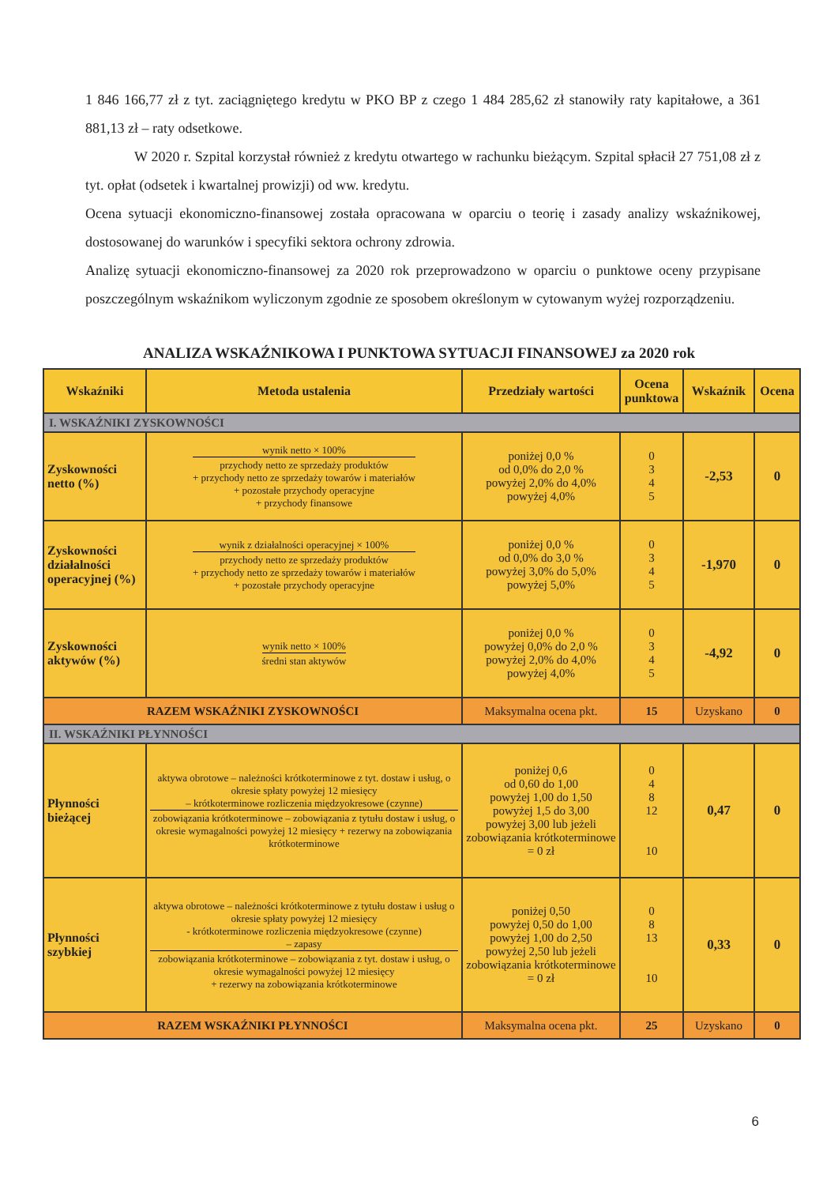1 846 166,77 zł z tyt. zaciągniętego kredytu w PKO BP z czego 1 484 285,62 zł stanowiły raty kapitałowe, a 361 881,13 zł – raty odsetkowe.
W 2020 r. Szpital korzystał również z kredytu otwartego w rachunku bieżącym. Szpital spłacił 27 751,08 zł z tyt. opłat (odsetek i kwartalnej prowizji) od ww. kredytu.
Ocena sytuacji ekonomiczno-finansowej została opracowana w oparciu o teorię i zasady analizy wskaźnikowej, dostosowanej do warunków i specyfiki sektora ochrony zdrowia.
Analizę sytuacji ekonomiczno-finansowej za 2020 rok przeprowadzono w oparciu o punktowe oceny przypisane poszczególnym wskaźnikom wyliczonym zgodnie ze sposobem określonym w cytowanym wyżej rozporządzeniu.
ANALIZA WSKAŹNIKOWA I PUNKTOWA SYTUACJI FINANSOWEJ za 2020 rok
| Wskaźniki | Metoda ustalenia | Przedziały wartości | Ocena punktowa | Wskaźnik | Ocena |
| --- | --- | --- | --- | --- | --- |
| I. WSKAŹNIKI ZYSKOWNOŚCI | | | | | |
| Zyskowności netto (%) | wynik netto × 100% przychody netto ze sprzedaży produktów + przychody netto ze sprzedaży towarów i materiałów + pozostałe przychody operacyjne + przychody finansowe | poniżej 0,0 % od 0,0% do 2,0 % powyżej 2,0% do 4,0% powyżej 4,0% | 0 3 4 5 | -2,53 | 0 |
| Zyskowności działalności operacyjnej (%) | wynik z działalności operacyjnej × 100% przychody netto ze sprzedaży produktów + przychody netto ze sprzedaży towarów i materiałów + pozostałe przychody operacyjne | poniżej 0,0 % od 0,0% do 3,0 % powyżej 3,0% do 5,0% powyżej 5,0% | 0 3 4 5 | -1,970 | 0 |
| Zyskowności aktywów (%) | wynik netto × 100% średni stan aktywów | poniżej 0,0 % powyżej 0,0% do 2,0 % powyżej 2,0% do 4,0% powyżej 4,0% | 0 3 4 5 | -4,92 | 0 |
| RAZEM WSKAŹNIKI ZYSKOWNOŚCI | | Maksymalna ocena pkt. | 15 | Uzyskano | 0 |
| II. WSKAŹNIKI PŁYNNOŚCI | | | | | |
| Płynności bieżącej | aktywa obrotowe – należności krótkoterminowe z tyt. dostaw i usług, o okresie spłaty powyżej 12 miesięcy – krótkoterminowe rozliczenia międzyokresowe (czynne) zobowiązania krótkoterminowe – zobowiązania z tytułu dostaw i usług, o okresie wymagalności powyżej 12 miesięcy + rezerwy na zobowiązania krótkoterminowe | poniżej 0,6 od 0,60 do 1,00 powyżej 1,00 do 1,50 powyżej 1,5 do 3,00 powyżej 3,00 lub jeżeli zobowiązania krótkoterminowe = 0 zł | 0 4 8 12 10 | 0,47 | 0 |
| Płynności szybkiej | aktywa obrotowe – należności krótkoterminowe z tytułu dostaw i usług o okresie spłaty powyżej 12 miesięcy - krótkoterminowe rozliczenia międzyokresowe (czynne) – zapasy zobowiązania krótkoterminowe – zobowiązania z tyt. dostaw i usług, o okresie wymagalności powyżej 12 miesięcy + rezerwy na zobowiązania krótkoterminowe | poniżej 0,50 powyżej 0,50 do 1,00 powyżej 1,00 do 2,50 powyżej 2,50 lub jeżeli zobowiązania krótkoterminowe = 0 zł | 0 8 13 10 | 0,33 | 0 |
| RAZEM WSKAŹNIKI PŁYNNOŚCI | | Maksymalna ocena pkt. | 25 | Uzyskano | 0 |
6